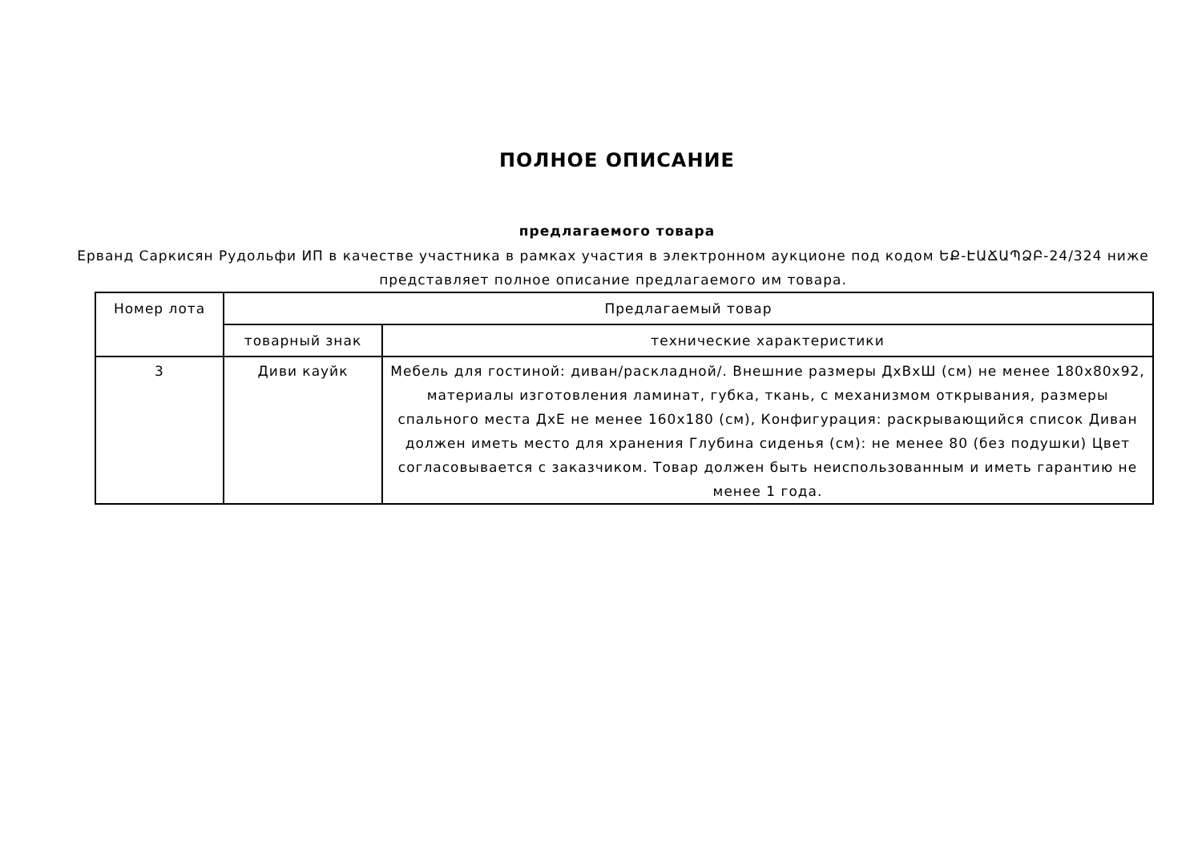ПОЛНОЕ ОПИСАНИЕ
предлагаемого товара
Ерванд Саркисян Рудольфи ИП в качестве участника в рамках участия в электронном аукционе под кодом ԵՔ-ԷԱՃԱՊՁԲ-24/324 ниже представляет полное описание предлагаемого им товара.
| Номер лота | Предлагаемый товар | |
| --- | --- | --- |
| | товарный знак | технические характеристики |
| 3 | Диви кауйк | Мебель для гостиной: диван/раскладной/. Внешние размеры ДхВхШ (см) не менее 180x80x92, материалы изготовления ламинат, губка, ткань, с механизмом открывания, размеры спального места ДхЕ не менее 160x180 (см), Конфигурация: раскрывающийся список Диван должен иметь место для хранения Глубина сиденья (см): не менее 80 (без подушки) Цвет согласовывается с заказчиком. Товар должен быть неиспользованным и иметь гарантию не менее 1 года. |